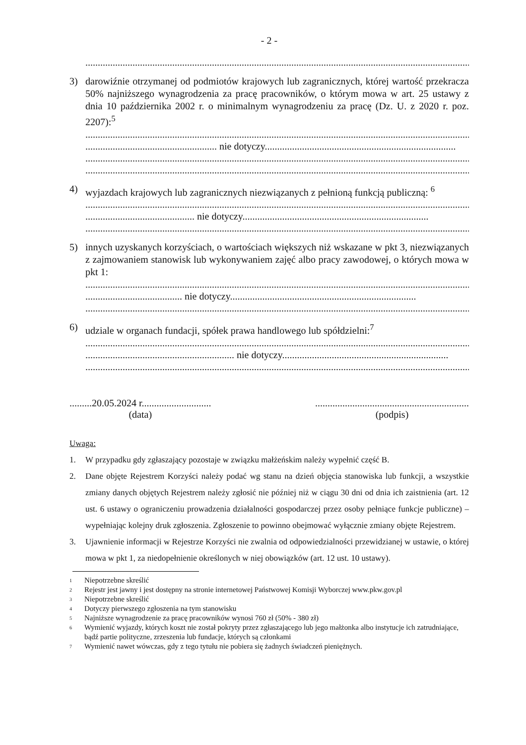- 2 -
..........................................................................................................................................................................
3) darowiźnie otrzymanej od podmiotów krajowych lub zagranicznych, której wartość przekracza 50% najniższego wynagrodzenia za pracę pracowników, o którym mowa w art. 25 ustawy z dnia 10 października 2002 r. o minimalnym wynagrodzeniu za pracę (Dz. U. z 2020 r. poz. 2207):<sup>5</sup>
..........................................................................................................................................................................
..................................................... nie dotyczy.............................................................................
..........................................................................................................................................................................
..........................................................................................................................................................................
4) wyjazdach krajowych lub zagranicznych niezwiązanych z pełnioną funkcją publiczną: <sup>6</sup>
..........................................................................................................................................................................
............................................ nie dotyczy...........................................................................
..........................................................................................................................................................................
5) innych uzyskanych korzyściach, o wartościach większych niż wskazane w pkt 3, niezwiązanych z zajmowaniem stanowisk lub wykonywaniem zajęć albo pracy zawodowej, o których mowa w pkt 1:
..........................................................................................................................................................................
....................................... nie dotyczy...........................................................................
..........................................................................................................................................................................
6) udziale w organach fundacji, spółek prawa handlowego lub spółdzielni:<sup>7</sup>
..........................................................................................................................................................................
............................................................ nie dotyczy...................................................................
..........................................................................................................................................................................
.........20.05.2024 r............................
(data)
..............................................................
(podpis)
Uwaga:
1. W przypadku gdy zgłaszający pozostaje w związku małżeńskim należy wypełnić część B.
2. Dane objęte Rejestrem Korzyści należy podać wg stanu na dzień objęcia stanowiska lub funkcji, a wszystkie zmiany danych objętych Rejestrem należy zgłosić nie później niż w ciągu 30 dni od dnia ich zaistnienia (art. 12 ust. 6 ustawy o ograniczeniu prowadzenia działalności gospodarczej przez osoby pełniące funkcje publiczne) – wypełniając kolejny druk zgłoszenia. Zgłoszenie to powinno obejmować wyłącznie zmiany objęte Rejestrem.
3. Ujawnienie informacji w Rejestrze Korzyści nie zwalnia od odpowiedzialności przewidzianej w ustawie, o której mowa w pkt 1, za niedopełnienie określonych w niej obowiązków (art. 12 ust. 10 ustawy).
1 Niepotrzebne skreślić
2 Rejestr jest jawny i jest dostępny na stronie internetowej Państwowej Komisji Wyborczej www.pkw.gov.pl
3 Niepotrzebne skreślić
4 Dotyczy pierwszego zgłoszenia na tym stanowisku
5 Najniższe wynagrodzenie za pracę pracowników wynosi 760 zł (50% - 380 zł)
6 Wymienić wyjazdy, których koszt nie został pokryty przez zgłaszającego lub jego małżonka albo instytucje ich zatrudniające, bądź partie polityczne, zrzeszenia lub fundacje, których są członkami
7 Wymienić nawet wówczas, gdy z tego tytułu nie pobiera się żadnych świadczeń pieniężnych.